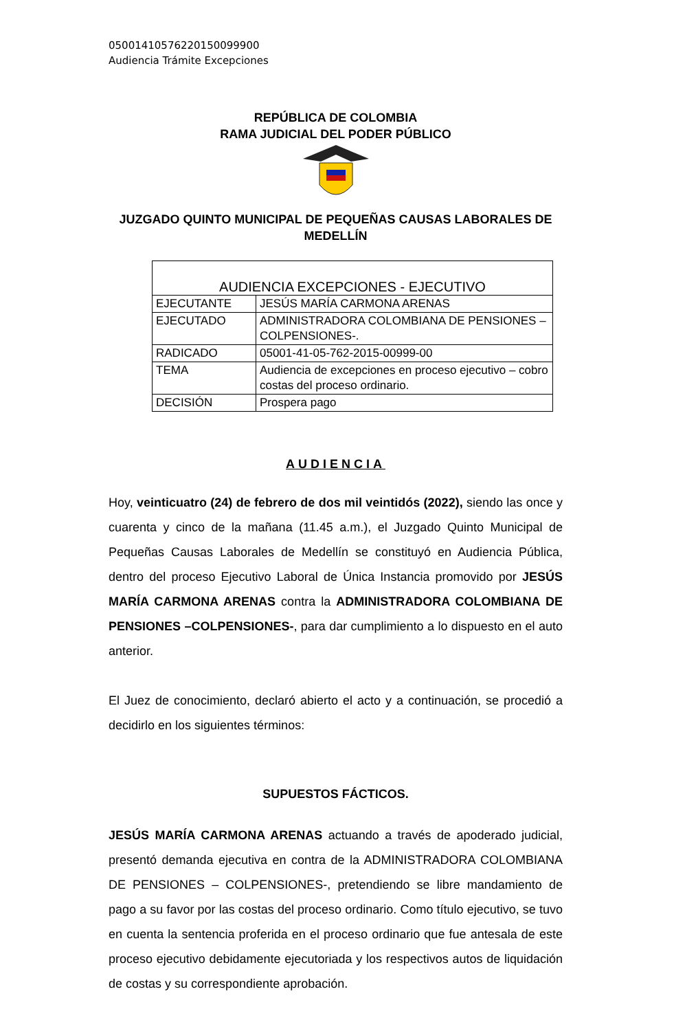05001410576220150099900
Audiencia Trámite Excepciones
REPÚBLICA DE COLOMBIA
RAMA JUDICIAL DEL PODER PÚBLICO
JUZGADO QUINTO MUNICIPAL DE PEQUEÑAS CAUSAS LABORALES DE MEDELLÍN
| AUDIENCIA EXCEPCIONES - EJECUTIVO | |
| EJECUTANTE | JESÚS MARÍA CARMONA ARENAS |
| EJECUTADO | ADMINISTRADORA COLOMBIANA DE PENSIONES – COLPENSIONES-. |
| RADICADO | 05001-41-05-762-2015-00999-00 |
| TEMA | Audiencia de excepciones en proceso ejecutivo – cobro costas del proceso ordinario. |
| DECISIÓN | Prospera pago |
AUDIENCIA
Hoy, veinticuatro (24) de febrero de dos mil veintidós (2022), siendo las once y cuarenta y cinco de la mañana (11.45 a.m.), el Juzgado Quinto Municipal de Pequeñas Causas Laborales de Medellín se constituyó en Audiencia Pública, dentro del proceso Ejecutivo Laboral de Única Instancia promovido por JESÚS MARÍA CARMONA ARENAS contra la ADMINISTRADORA COLOMBIANA DE PENSIONES –COLPENSIONES-, para dar cumplimiento a lo dispuesto en el auto anterior.
El Juez de conocimiento, declaró abierto el acto y a continuación, se procedió a decidirlo en los siguientes términos:
SUPUESTOS FÁCTICOS.
JESÚS MARÍA CARMONA ARENAS actuando a través de apoderado judicial, presentó demanda ejecutiva en contra de la ADMINISTRADORA COLOMBIANA DE PENSIONES – COLPENSIONES-, pretendiendo se libre mandamiento de pago a su favor por las costas del proceso ordinario. Como título ejecutivo, se tuvo en cuenta la sentencia proferida en el proceso ordinario que fue antesala de este proceso ejecutivo debidamente ejecutoriada y los respectivos autos de liquidación de costas y su correspondiente aprobación.